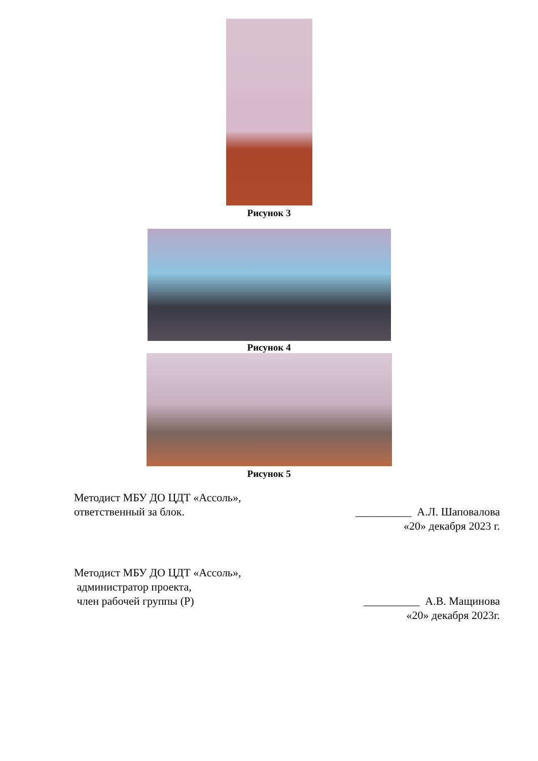Рисунок 3
Рисунок 4
Рисунок 5
Методист МБУ ДО ЦДТ «Ассоль»,
ответственный за блок.
__________ А.Л. Шаповалова
«20» декабря 2023 г.
Методист МБУ ДО ЦДТ «Ассоль»,
администратор проекта,
член рабочей группы (Р)
__________ А.В. Мащинова
«20» декабря 2023г.